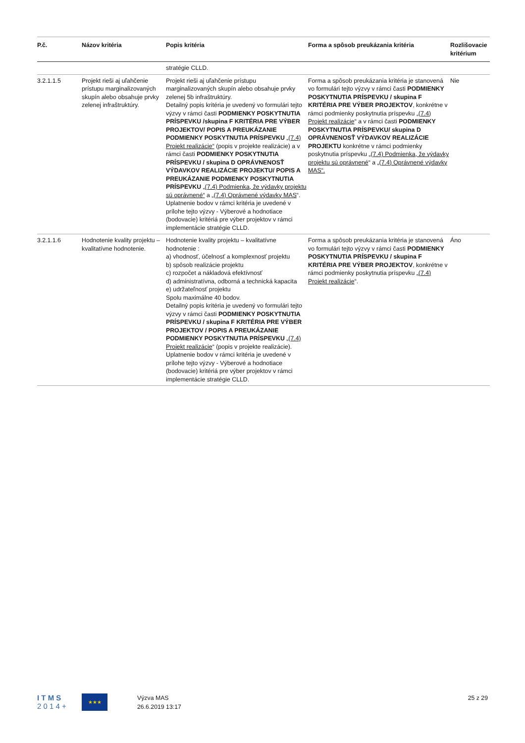| P.č. | Názov kritéria | Popis kritéria | Forma a spôsob preukázania kritéria | Rozlišovacie kritérium |
| --- | --- | --- | --- | --- |
| | | stratégie CLLD. | | |
| 3.2.1.1.5 | Projekt rieši aj uľahčenie prístupu marginalizovaných skupín alebo obsahuje prvky zelenej infraštruktúry. | Projekt rieši aj uľahčenie prístupu marginalizovaných skupín alebo obsahuje prvky zelenej 5b infraštruktúry. Detailný popis kritéria je uvedený vo formulári tejto výzvy v rámci časti PODMIENKY POSKYTNUTIA PRÍSPEVKU /skupina F KRITÉRIA PRE VÝBER PROJEKTOV/ POPIS A PREUKÁZANIE PODMIENKY POSKYTNUTIA PRÍSPEVKU „(7.4) Projekt realizácie“ (popis v projekte realizácie) a v rámci časti PODMIENKY POSKYTNUTIA PRÍSPEVKU / skupina D OPRÁVNENOSŤ VÝDAVKOV REALIZÁCIE PROJEKTU/ POPIS A PREUKÁZANIE PODMIENKY POSKYTNUTIA PRÍSPEVKU „(7.4) Podmienka, že výdavky projektu sú oprávnené“ a „(7.4) Oprávnené výdavky MAS “. Uplatnenie bodov v rámci kritéria je uvedené v prílohe tejto výzvy - Výberové a hodnotiace (bodovacie) kritériá pre výber projektov v rámci implementácie stratégie CLLD. | Forma a spôsob preukázania kritéria je stanovená vo formulári tejto výzvy v rámci časti PODMIENKY POSKYTNUTIA PRÍSPEVKU / skupina F KRITÉRIA PRE VÝBER PROJEKTOV , konkrétne v rámci podmienky poskytnutia príspevku „(7.4) Projekt realizácie “ a v rámci časti PODMIENKY POSKYTNUTIA PRÍSPEVKU/ skupina D OPRÁVNENOSŤ VÝDAVKOV REALIZÁCIE PROJEKTU konkrétne v rámci podmienky poskytnutia príspevku „(7.4) Podmienka, že výdavky projektu sú oprávnené “ a „(7.4) Oprávnené výdavky MAS“. | Nie |
| 3.2.1.1.6 | Hodnotenie kvality projektu – kvalitatívne hodnotenie. | Hodnotenie kvality projektu – kvalitatívne hodnotenie : a) vhodnosť, účelnosť a komplexnosť projektu b) spôsob realizácie projektu c) rozpočet a nákladová efektívnosť d) administratívna, odborná a technická kapacita e) udržateľnosť projektu Spolu maximálne 40 bodov. Detailný popis kritéria je uvedený vo formulári tejto výzvy v rámci časti PODMIENKY POSKYTNUTIA PRÍSPEVKU / skupina F KRITÉRIA PRE VÝBER PROJEKTOV / POPIS A PREUKÁZANIE PODMIENKY POSKYTNUTIA PRÍSPEVKU „(7.4) Projekt realizácie “ (popis v projekte realizácie). Uplatnenie bodov v rámci kritéria je uvedené v prílohe tejto výzvy - Výberové a hodnotiace (bodovacie) kritériá pre výber projektov v rámci implementácie stratégie CLLD. | Forma a spôsob preukázania kritéria je stanovená vo formulári tejto výzvy v rámci časti PODMIENKY POSKYTNUTIA PRÍSPEVKU / skupina F KRITÉRIA PRE VÝBER PROJEKTOV , konkrétne v rámci podmienky poskytnutia príspevku „(7.4) Projekt realizácie “. | Áno |
I T M S
2 0 1 4 +
★★★
Výzva MAS
26.6.2019 13:17
25 z 29